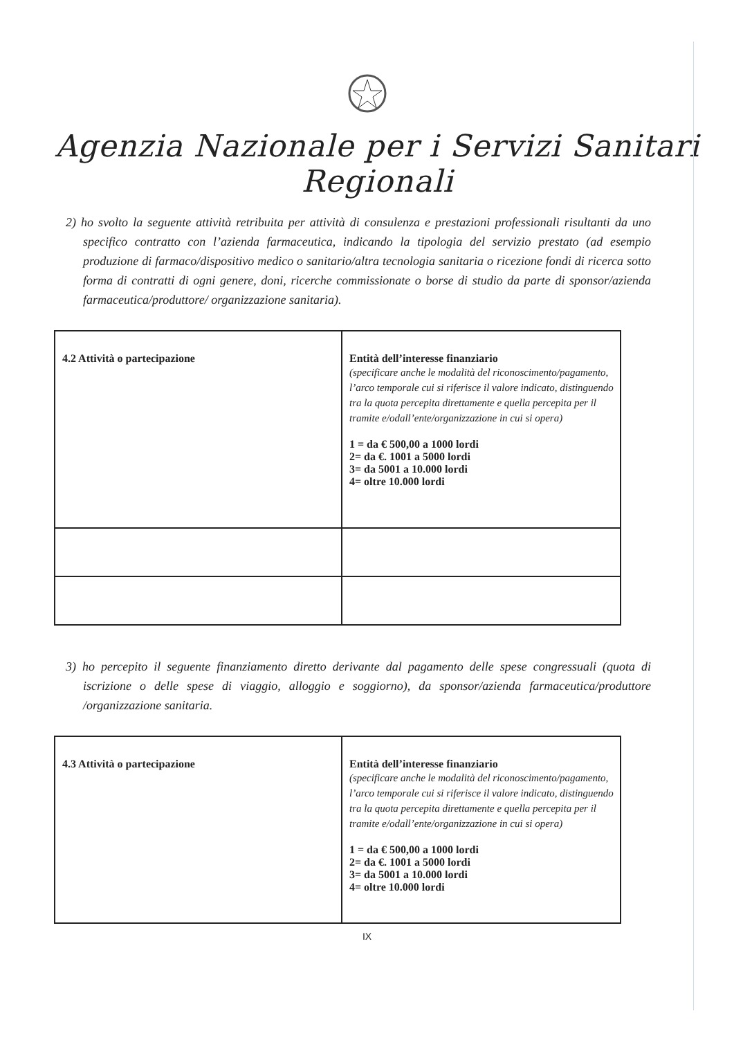Agenzia Nazionale per i Servizi Sanitari Regionali
2) ho svolto la seguente attività retribuita per attività di consulenza e prestazioni professionali risultanti da uno specifico contratto con l’azienda farmaceutica, indicando la tipologia del servizio prestato (ad esempio produzione di farmaco/dispositivo medico o sanitario/altra tecnologia sanitaria o ricezione fondi di ricerca sotto forma di contratti di ogni genere, doni, ricerche commissionate o borse di studio da parte di sponsor/azienda farmaceutica/produttore/ organizzazione sanitaria).
| 4.2 Attività o partecipazione | Entità dell’interesse finanziario (specificare anche le modalità del riconoscimento/pagamento, l’arco temporale cui si riferisce il valore indicato, distinguendo tra la quota percepita direttamente e quella percepita per il tramite e/odall’ente/organizzazione in cui si opera) 1 = da € 500,00 a 1000 lordi 2= da €. 1001 a 5000 lordi 3= da 5001 a 10.000 lordi 4= oltre 10.000 lordi |
3) ho percepito il seguente finanziamento diretto derivante dal pagamento delle spese congressuali (quota di iscrizione o delle spese di viaggio, alloggio e soggiorno), da sponsor/azienda farmaceutica/produttore /organizzazione sanitaria.
| 4.3 Attività o partecipazione | Entità dell’interesse finanziario (specificare anche le modalità del riconoscimento/pagamento, l’arco temporale cui si riferisce il valore indicato, distinguendo tra la quota percepita direttamente e quella percepita per il tramite e/odall’ente/organizzazione in cui si opera) 1 = da € 500,00 a 1000 lordi 2= da €. 1001 a 5000 lordi 3= da 5001 a 10.000 lordi 4= oltre 10.000 lordi |
IX